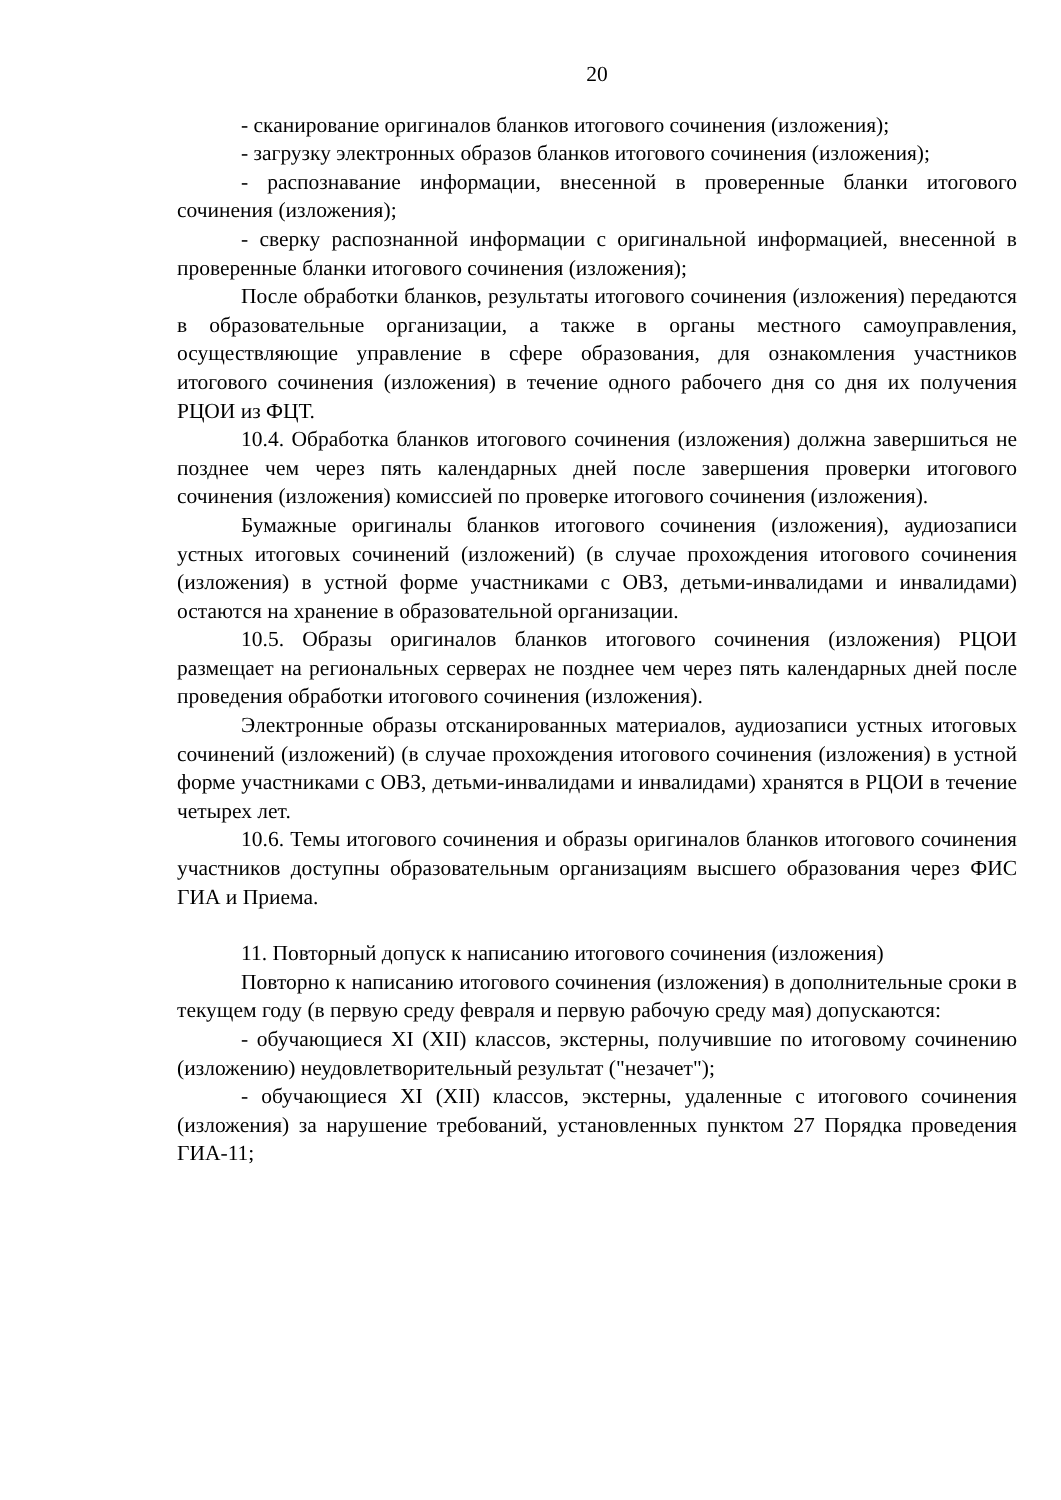20
- сканирование оригиналов бланков итогового сочинения (изложения);
- загрузку электронных образов бланков итогового сочинения (изложения);
- распознавание информации, внесенной в проверенные бланки итогового сочинения (изложения);
- сверку распознанной информации с оригинальной информацией, внесенной в проверенные бланки итогового сочинения (изложения);
После обработки бланков, результаты итогового сочинения (изложения) передаются в образовательные организации, а также в органы местного самоуправления, осуществляющие управление в сфере образования, для ознакомления участников итогового сочинения (изложения) в течение одного рабочего дня со дня их получения РЦОИ из ФЦТ.
10.4. Обработка бланков итогового сочинения (изложения) должна завершиться не позднее чем через пять календарных дней после завершения проверки итогового сочинения (изложения) комиссией по проверке итогового сочинения (изложения).
Бумажные оригиналы бланков итогового сочинения (изложения), аудиозаписи устных итоговых сочинений (изложений) (в случае прохождения итогового сочинения (изложения) в устной форме участниками с ОВЗ, детьми-инвалидами и инвалидами) остаются на хранение в образовательной организации.
10.5. Образы оригиналов бланков итогового сочинения (изложения) РЦОИ размещает на региональных серверах не позднее чем через пять календарных дней после проведения обработки итогового сочинения (изложения).
Электронные образы отсканированных материалов, аудиозаписи устных итоговых сочинений (изложений) (в случае прохождения итогового сочинения (изложения) в устной форме участниками с ОВЗ, детьми-инвалидами и инвалидами) хранятся в РЦОИ в течение четырех лет.
10.6. Темы итогового сочинения и образы оригиналов бланков итогового сочинения участников доступны образовательным организациям высшего образования через ФИС ГИА и Приема.
11. Повторный допуск к написанию итогового сочинения (изложения)
Повторно к написанию итогового сочинения (изложения) в дополнительные сроки в текущем году (в первую среду февраля и первую рабочую среду мая) допускаются:
- обучающиеся XI (XII) классов, экстерны, получившие по итоговому сочинению (изложению) неудовлетворительный результат ("незачет");
- обучающиеся XI (XII) классов, экстерны, удаленные с итогового сочинения (изложения) за нарушение требований, установленных пунктом 27 Порядка проведения ГИА-11;